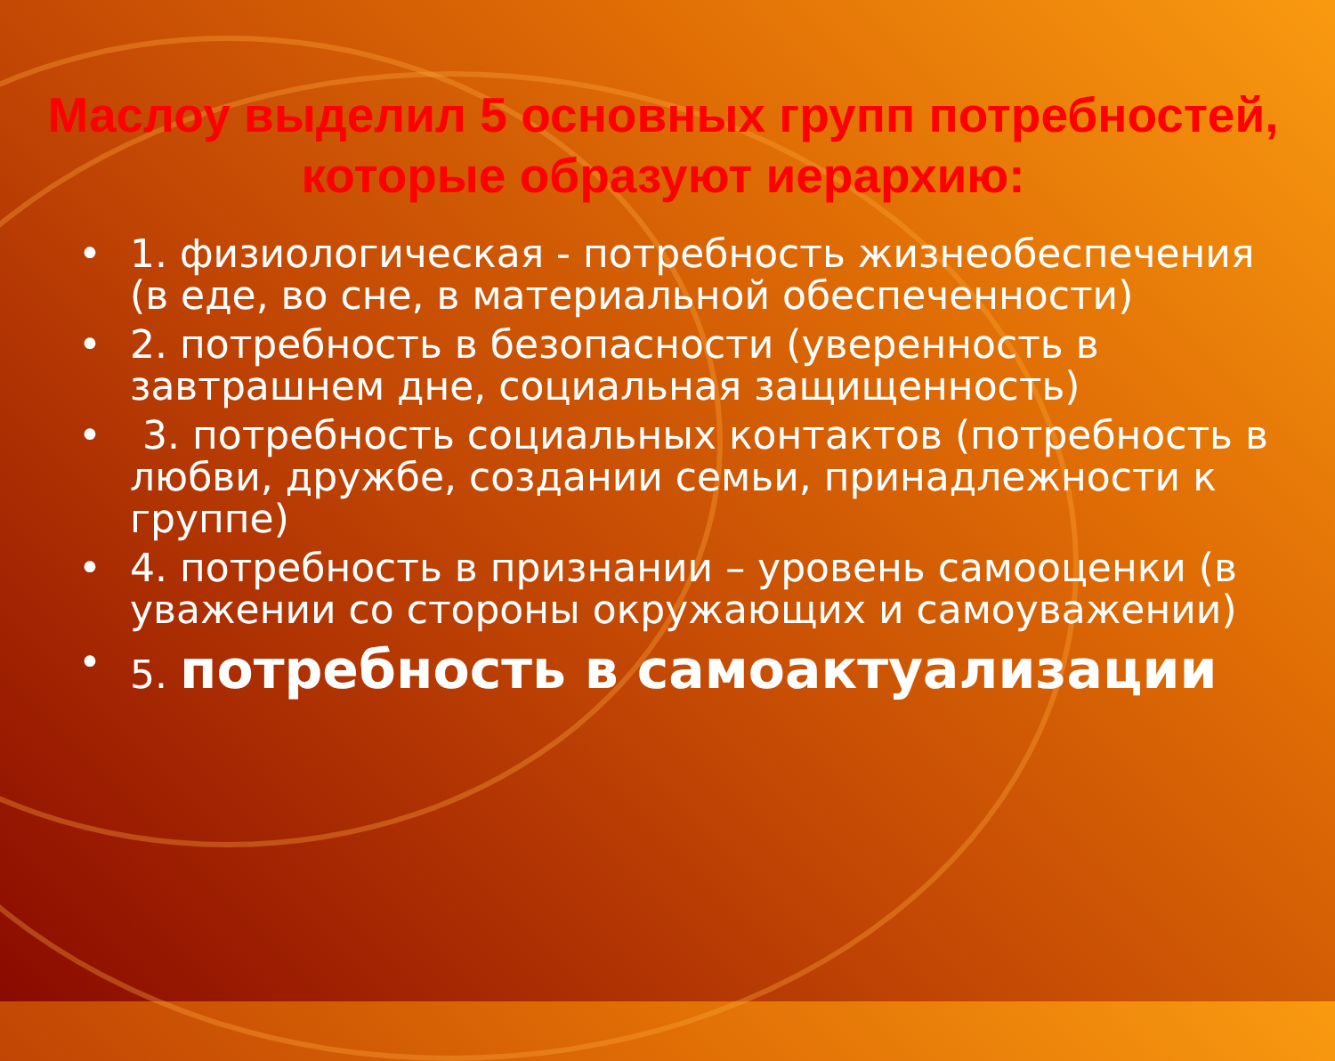Маслоу выделил 5 основных групп потребностей, которые образуют иерархию:
• 1. физиологическая - потребность жизнеобеспечения (в еде, во сне, в материальной обеспеченности)
• 2. потребность в безопасности (уверенность в завтрашнем дне, социальная защищенность)
• 3. потребность социальных контактов (потребность в любви, дружбе, создании семьи, принадлежности к группе)
• 4. потребность в признании – уровень самооценки (в уважении со стороны окружающих и самоуважении)
• 5. потребность в самоактуализации